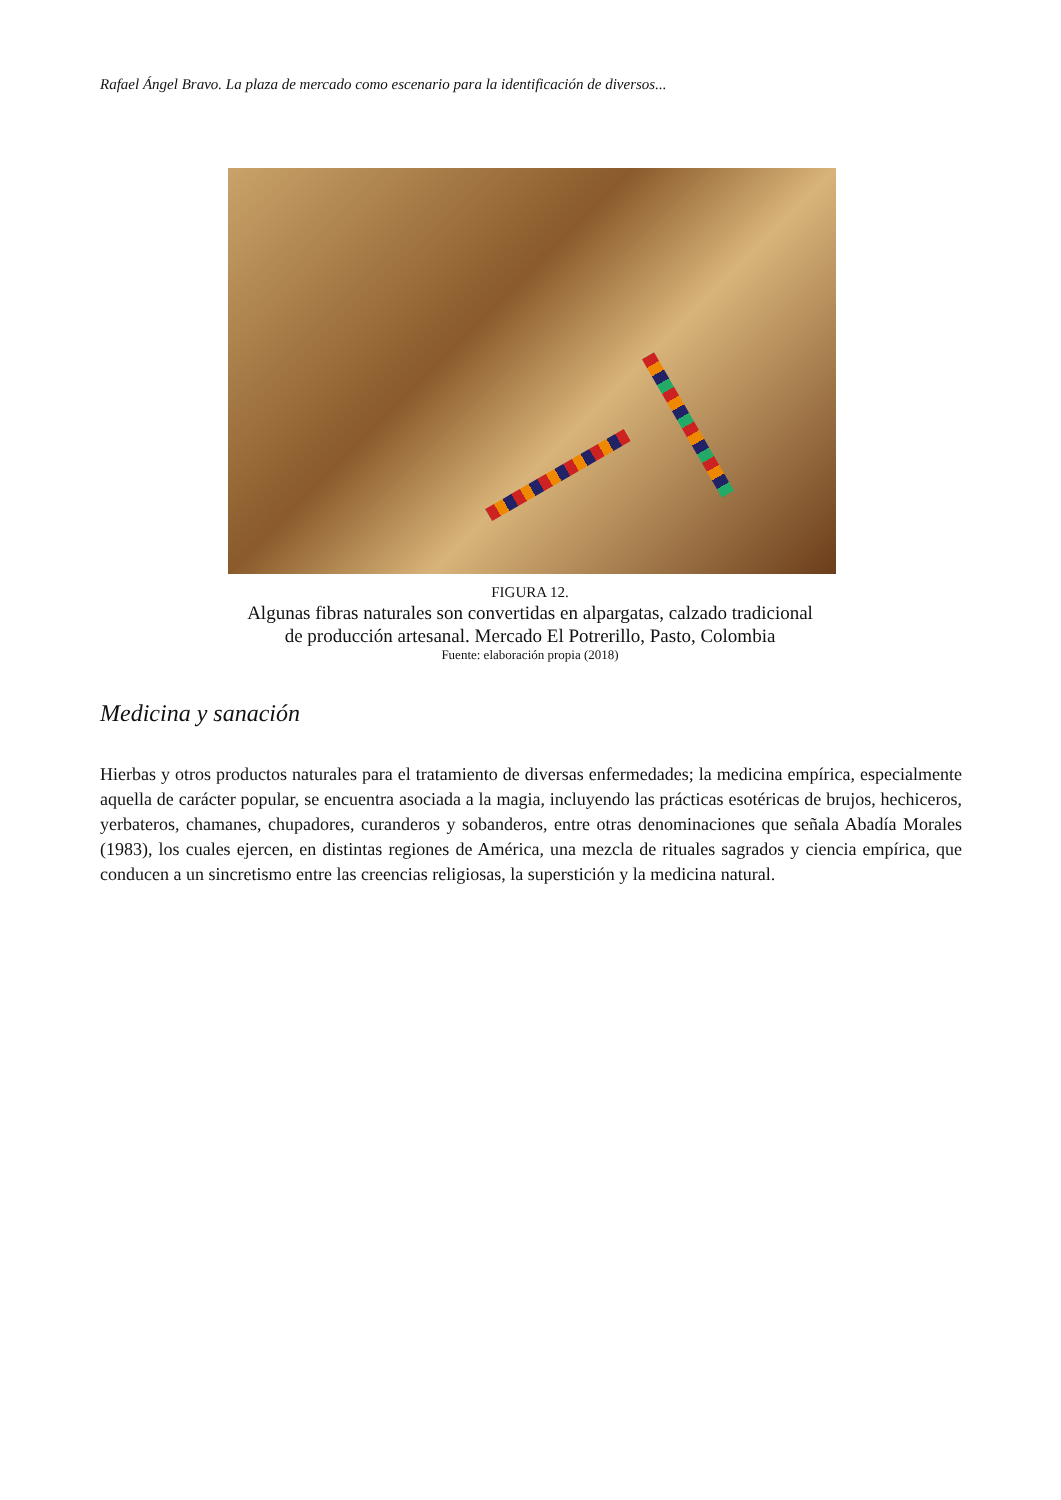Rafael Ángel Bravo. La plaza de mercado como escenario para la identificación de diversos...
FIGURA 12.
Algunas fibras naturales son convertidas en alpargatas, calzado tradicional
de producción artesanal. Mercado El Potrerillo, Pasto, Colombia
Fuente: elaboración propia (2018)
Medicina y sanación
Hierbas y otros productos naturales para el tratamiento de diversas enfermedades; la medicina empírica, especialmente aquella de carácter popular, se encuentra asociada a la magia, incluyendo las prácticas esotéricas de brujos, hechiceros, yerbateros, chamanes, chupadores, curanderos y sobanderos, entre otras denominaciones que señala Abadía Morales (1983), los cuales ejercen, en distintas regiones de América, una mezcla de rituales sagrados y ciencia empírica, que conducen a un sincretismo entre las creencias religiosas, la superstición y la medicina natural.